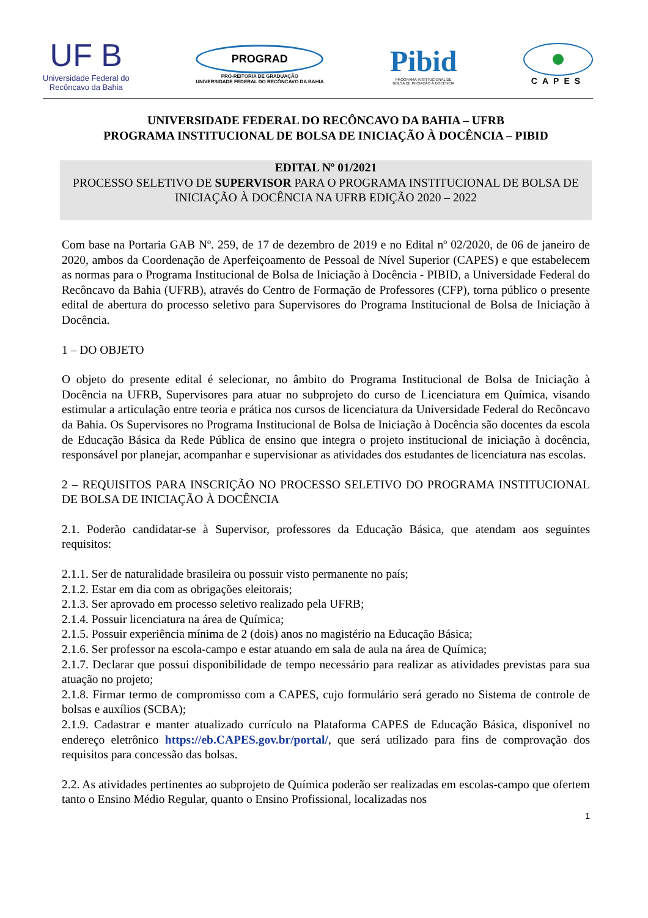UF B
Universidade Federal do
Recôncavo da Bahia
PROGRAD
PRÓ-REITORIA DE GRADUAÇÃO
UNIVERSIDADE FEDERAL DO RECÔNCAVO DA BAHIA
Pibid
PROGRAMA INSTITUCIONAL DE
BOLSA DE INICIAÇÃO À DOCÊNCIA
CAPES
UNIVERSIDADE FEDERAL DO RECÔNCAVO DA BAHIA – UFRB
PROGRAMA INSTITUCIONAL DE BOLSA DE INICIAÇÃO À DOCÊNCIA – PIBID
EDITAL Nº 01/2021
PROCESSO SELETIVO DE SUPERVISOR PARA O PROGRAMA INSTITUCIONAL DE BOLSA DE INICIAÇÃO À DOCÊNCIA NA UFRB EDIÇÃO 2020 – 2022
Com base na Portaria GAB Nº. 259, de 17 de dezembro de 2019 e no Edital nº 02/2020, de 06 de janeiro de 2020, ambos da Coordenação de Aperfeiçoamento de Pessoal de Nível Superior (CAPES) e que estabelecem as normas para o Programa Institucional de Bolsa de Iniciação à Docência - PIBID, a Universidade Federal do Recôncavo da Bahia (UFRB), através do Centro de Formação de Professores (CFP), torna público o presente edital de abertura do processo seletivo para Supervisores do Programa Institucional de Bolsa de Iniciação à Docência.
1 – DO OBJETO
O objeto do presente edital é selecionar, no âmbito do Programa Institucional de Bolsa de Iniciação à Docência na UFRB, Supervisores para atuar no subprojeto do curso de Licenciatura em Química, visando estimular a articulação entre teoria e prática nos cursos de licenciatura da Universidade Federal do Recôncavo da Bahia. Os Supervisores no Programa Institucional de Bolsa de Iniciação à Docência são docentes da escola de Educação Básica da Rede Pública de ensino que integra o projeto institucional de iniciação à docência, responsável por planejar, acompanhar e supervisionar as atividades dos estudantes de licenciatura nas escolas.
2 – REQUISITOS PARA INSCRIÇÃO NO PROCESSO SELETIVO DO PROGRAMA INSTITUCIONAL DE BOLSA DE INICIAÇÃO À DOCÊNCIA
2.1. Poderão candidatar-se à Supervisor, professores da Educação Básica, que atendam aos seguintes requisitos:
2.1.1. Ser de naturalidade brasileira ou possuir visto permanente no país;
2.1.2. Estar em dia com as obrigações eleitorais;
2.1.3. Ser aprovado em processo seletivo realizado pela UFRB;
2.1.4. Possuir licenciatura na área de Química;
2.1.5. Possuir experiência mínima de 2 (dois) anos no magistério na Educação Básica;
2.1.6. Ser professor na escola-campo e estar atuando em sala de aula na área de Química;
2.1.7. Declarar que possui disponibilidade de tempo necessário para realizar as atividades previstas para sua atuação no projeto;
2.1.8. Firmar termo de compromisso com a CAPES, cujo formulário será gerado no Sistema de controle de bolsas e auxílios (SCBA);
2.1.9. Cadastrar e manter atualizado currículo na Plataforma CAPES de Educação Básica, disponível no endereço eletrônico https://eb.CAPES.gov.br/portal/, que será utilizado para fins de comprovação dos requisitos para concessão das bolsas.
2.2. As atividades pertinentes ao subprojeto de Química poderão ser realizadas em escolas-campo que ofertem tanto o Ensino Médio Regular, quanto o Ensino Profissional, localizadas nos
1